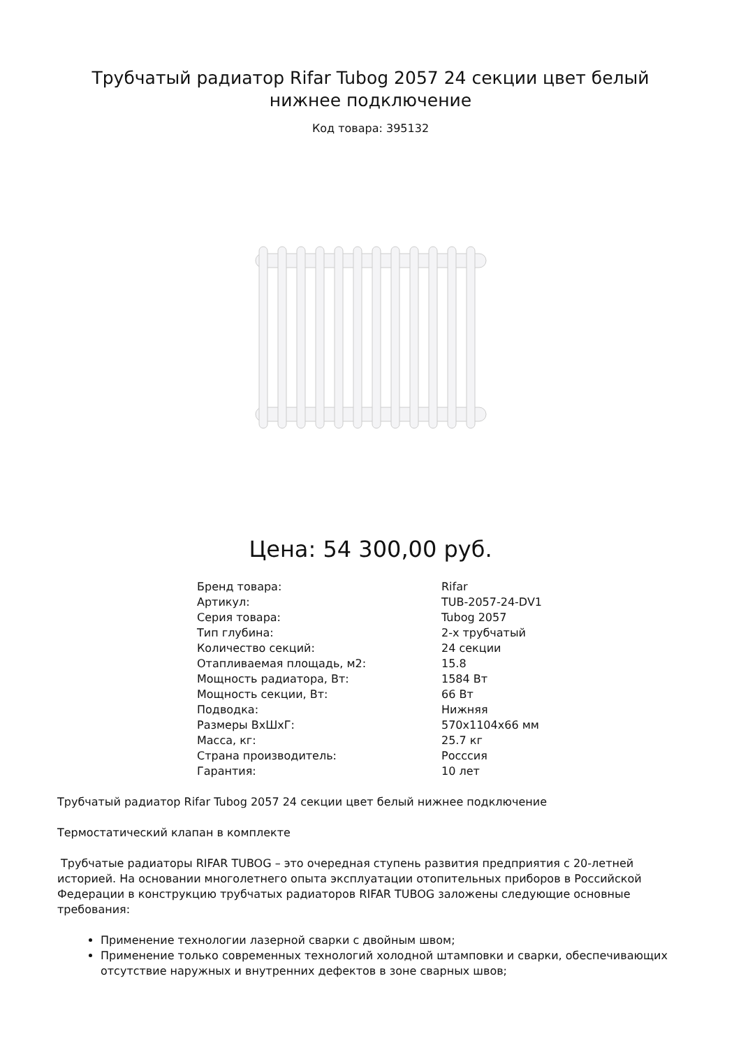Трубчатый радиатор Rifar Tubog 2057 24 секции цвет белый нижнее подключение
Код товара: 395132
Цена: 54 300,00 руб.
| Бренд товара: | Rifar |
| Артикул: | TUB-2057-24-DV1 |
| Серия товара: | Tubog 2057 |
| Тип глубина: | 2-х трубчатый |
| Количество секций: | 24 секции |
| Отапливаемая площадь, м2: | 15.8 |
| Мощность радиатора, Вт: | 1584 Вт |
| Мощность секции, Вт: | 66 Вт |
| Подводка: | Нижняя |
| Размеры ВхШхГ: | 570x1104x66 мм |
| Масса, кг: | 25.7 кг |
| Страна производитель: | Росссия |
| Гарантия: | 10 лет |
Трубчатый радиатор Rifar Tubog 2057 24 секции цвет белый нижнее подключение
Термостатический клапан в комплекте
Трубчатые радиаторы RIFAR TUBOG – это очередная ступень развития предприятия с 20-летней историей. На основании многолетнего опыта эксплуатации отопительных приборов в Российской Федерации в конструкцию трубчатых радиаторов RIFAR TUBOG заложены следующие основные требования:
Применение технологии лазерной сварки с двойным швом;
Применение только современных технологий холодной штамповки и сварки, обеспечивающих отсутствие наружных и внутренних дефектов в зоне сварных швов;